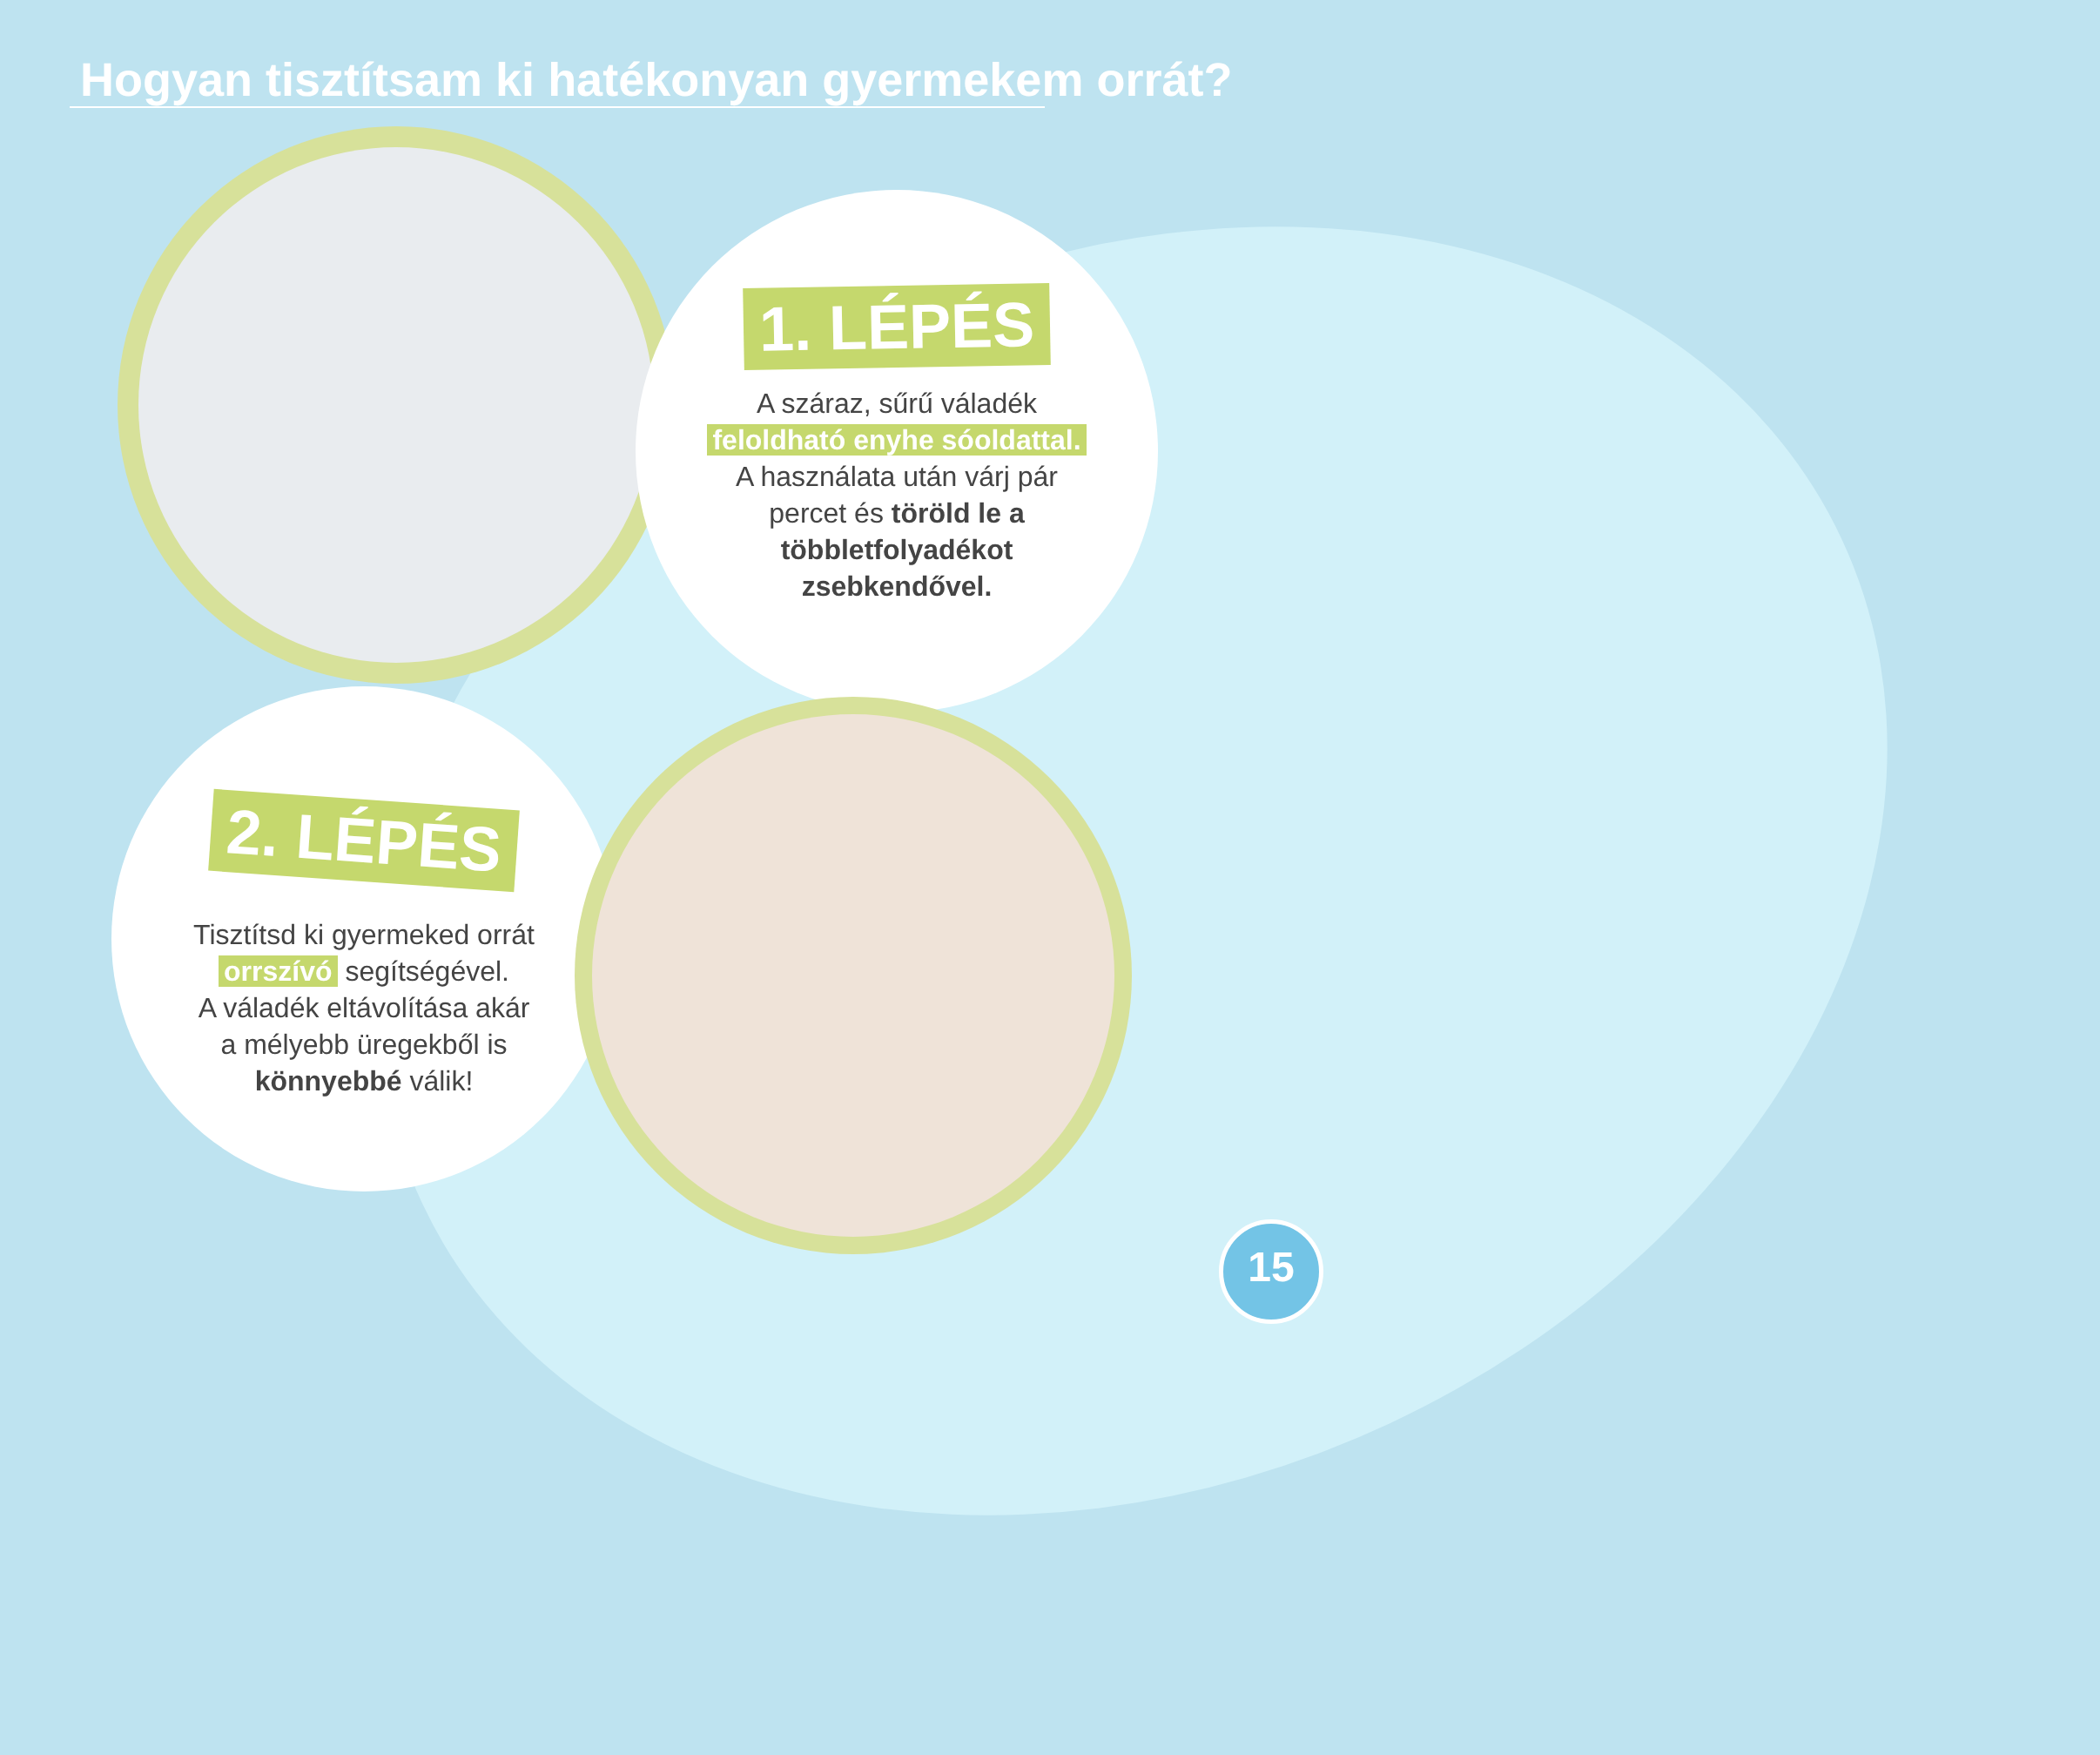Hogyan tisztítsam ki hatékonyan gyermekem orrát?
1. LÉPÉS
A száraz, sűrű váladék
feloldható enyhe sóoldattal.
A használata után várj pár
percet és töröld le a
többletfolyadékot
zsebkendővel.
2. LÉPÉS
Tisztítsd ki gyermeked orrát
orrszívó segítségével.
A váladék eltávolítása akár
a mélyebb üregekből is
könnyebbé válik!
15